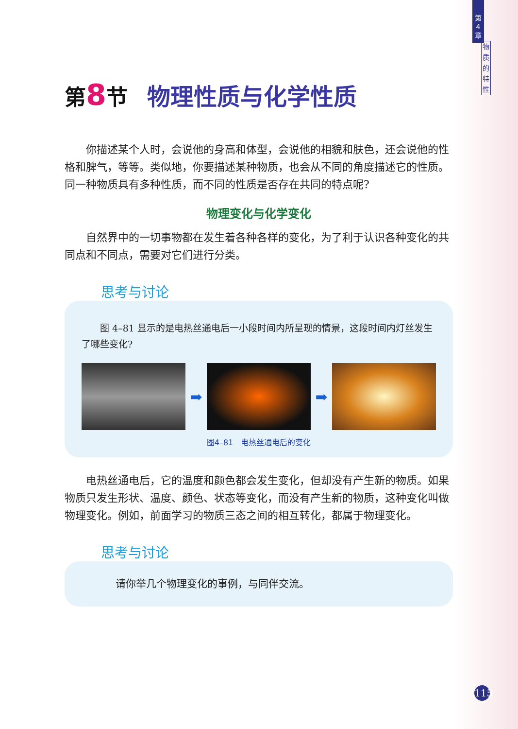第
4
章
物
质
的
特
性
第8节 物理性质与化学性质
你描述某个人时，会说他的身高和体型，会说他的相貌和肤色，还会说他的性格和脾气，等等。类似地，你要描述某种物质，也会从不同的角度描述它的性质。同一种物质具有多种性质，而不同的性质是否存在共同的特点呢?
物理变化与化学变化
自然界中的一切事物都在发生着各种各样的变化，为了利于认识各种变化的共同点和不同点，需要对它们进行分类。
思考与讨论
图 4–81 显示的是电热丝通电后一小段时间内所呈现的情景，这段时间内灯丝发生了哪些变化?
➡ ➡
图4–81　电热丝通电后的变化
电热丝通电后，它的温度和颜色都会发生变化，但却没有产生新的物质。如果物质只发生形状、温度、颜色、状态等变化，而没有产生新的物质，这种变化叫做物理变化。例如，前面学习的物质三态之间的相互转化，都属于物理变化。
思考与讨论
请你举几个物理变化的事例，与同伴交流。
115